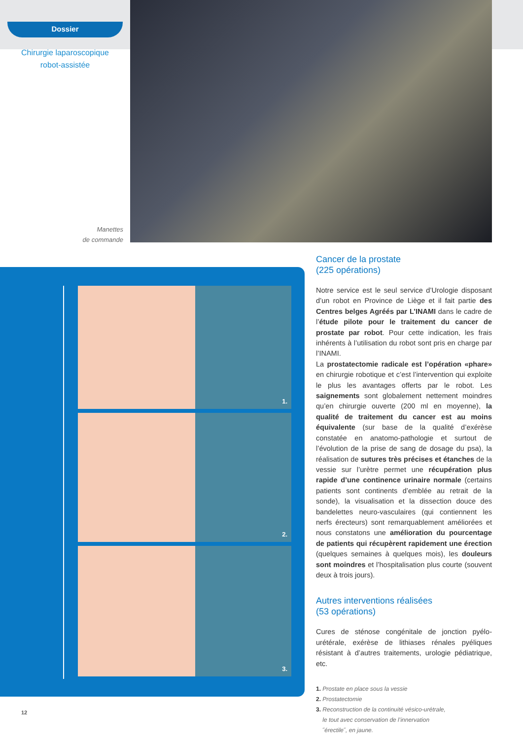Dossier
Chirurgie laparoscopique
robot-assistée
Manettes
de commande
1.
2.
3.
Cancer de la prostate
(225 opérations)
Notre service est le seul service d’Urologie disposant d’un robot en Province de Liège et il fait partie des Centres belges Agréés par L’INAMI dans le cadre de l’étude pilote pour le traitement du cancer de prostate par robot. Pour cette indication, les frais inhérents à l’utilisation du robot sont pris en charge par l’INAMI.
La prostatectomie radicale est l’opération «phare» en chirurgie robotique et c’est l’intervention qui exploite le plus les avantages offerts par le robot. Les saignements sont globalement nettement moindres qu’en chirurgie ouverte (200 ml en moyenne), la qualité de traitement du cancer est au moins équivalente (sur base de la qualité d’exérèse constatée en anatomo-pathologie et surtout de l’évolution de la prise de sang de dosage du psa), la réalisation de sutures très précises et étanches de la vessie sur l’urètre permet une récupération plus rapide d’une continence urinaire normale (certains patients sont continents d’emblée au retrait de la sonde), la visualisation et la dissection douce des bandelettes neuro-vasculaires (qui contiennent les nerfs érecteurs) sont remarquablement améliorées et nous constatons une amélioration du pourcentage de patients qui récupèrent rapidement une érection (quelques semaines à quelques mois), les douleurs sont moindres et l’hospitalisation plus courte (souvent deux à trois jours).
Autres interventions réalisées
(53 opérations)
Cures de sténose congénitale de jonction pyélo-urétérale, exérèse de lithiases rénales pyéliques résistant à d’autres traitements, urologie pédiatrique, etc.
1. Prostate en place sous la vessie
2. Prostatectomie
3. Reconstruction de la continuité vésico-urétrale,
le tout avec conservation de l’innervation
˝érectile˝, en jaune.
12